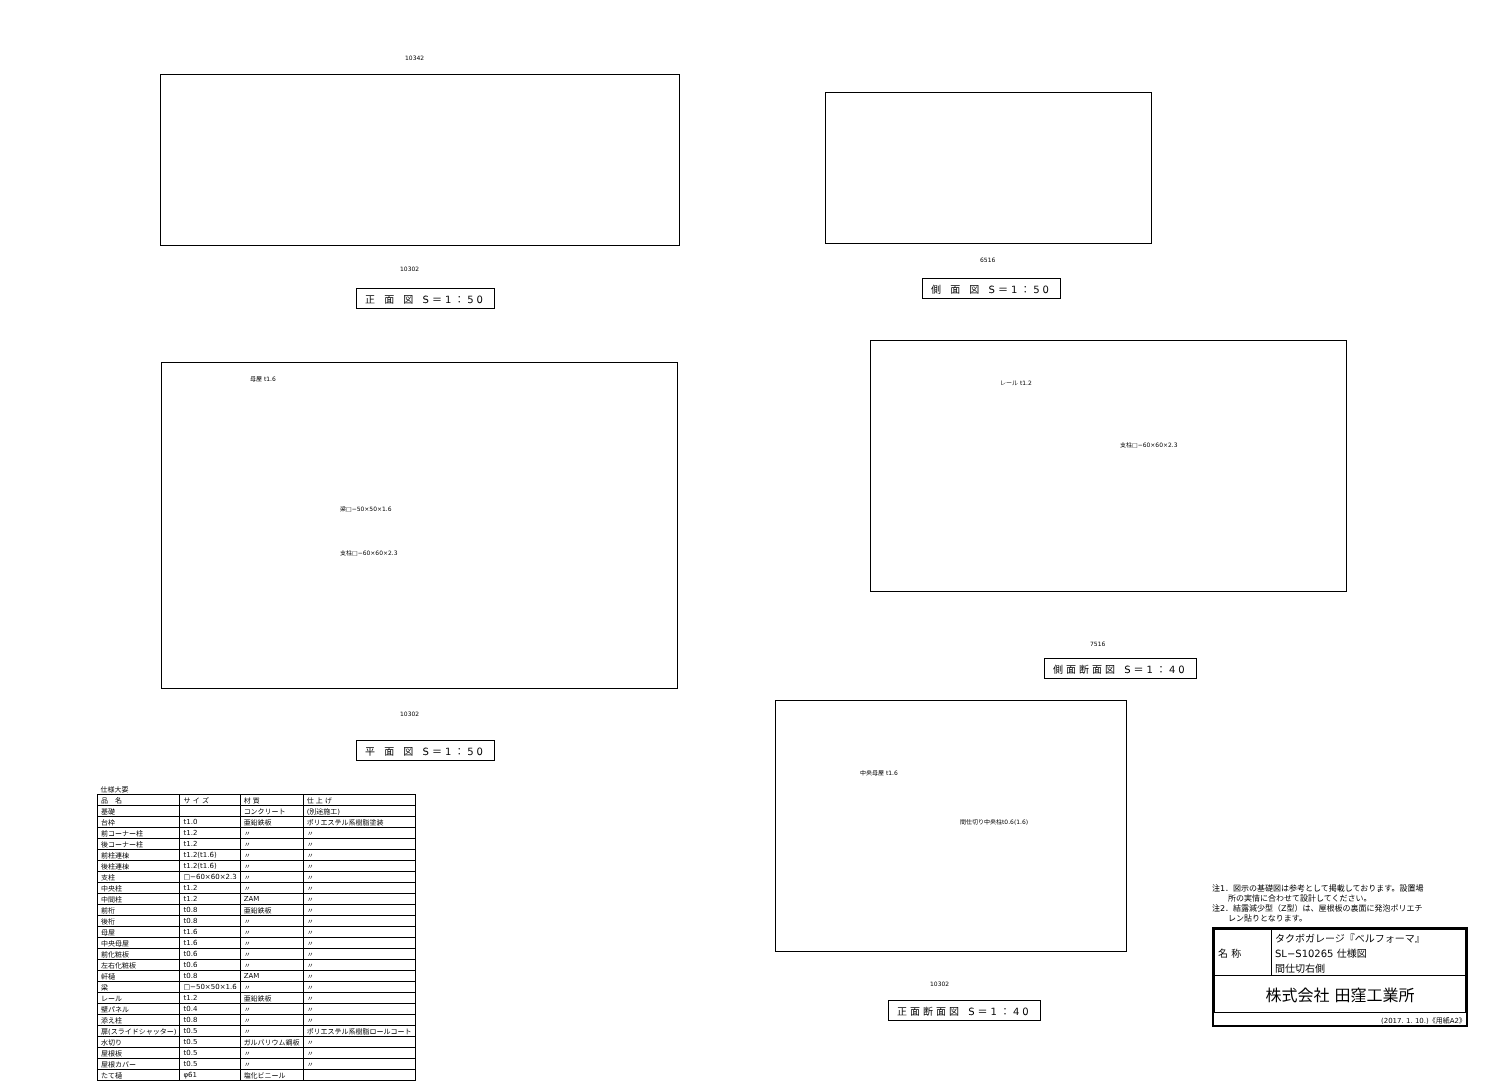10342
10302
正 面 図 S＝1：50
6516
側 面 図 S＝1：50
母屋 t1.6
梁□−50×50×1.6
支柱□−60×60×2.3
10302
平 面 図 S＝1：50
レール t1.2
支柱□−60×60×2.3
7516
側面断面図 S＝1：40
10302
中央母屋 t1.6
間仕切り中央柱t0.6(1.6)
正面断面図 S＝1：40
| 仕様大要 | | | |
| 品 名 | サ イ ズ | 材 質 | 仕 上 げ |
| 基礎 | | コンクリート | (別途施工) |
| 台枠 | t1.0 | 亜鉛鉄板 | ポリエステル系樹脂塗装 |
| 前コーナー柱 | t1.2 | 〃 | 〃 |
| 後コーナー柱 | t1.2 | 〃 | 〃 |
| 前柱連棟 | t1.2(t1.6) | 〃 | 〃 |
| 後柱連棟 | t1.2(t1.6) | 〃 | 〃 |
| 支柱 | □−60×60×2.3 | 〃 | 〃 |
| 中央柱 | t1.2 | 〃 | 〃 |
| 中間柱 | t1.2 | ZAM | 〃 |
| 前桁 | t0.8 | 亜鉛鉄板 | 〃 |
| 後桁 | t0.8 | 〃 | 〃 |
| 母屋 | t1.6 | 〃 | 〃 |
| 中央母屋 | t1.6 | 〃 | 〃 |
| 前化粧板 | t0.6 | 〃 | 〃 |
| 左右化粧板 | t0.6 | 〃 | 〃 |
| 軒樋 | t0.8 | ZAM | 〃 |
| 梁 | □−50×50×1.6 | 〃 | 〃 |
| レール | t1.2 | 亜鉛鉄板 | 〃 |
| 壁パネル | t0.4 | 〃 | 〃 |
| 添え柱 | t0.8 | 〃 | 〃 |
| 扉(スライドシャッター) | t0.5 | 〃 | ポリエステル系樹脂ロールコート |
| 水切り | t0.5 | ガルバリウム鋼板 | 〃 |
| 屋根板 | t0.5 | 〃 | 〃 |
| 屋根カバー | t0.5 | 〃 | 〃 |
| たて樋 | φ61 | 塩化ビニール | |
注1．図示の基礎図は参考として掲載しております。設置場
　　所の実情に合わせて設計してください。
注2．結露減少型（Z型）は、屋根板の裏面に発泡ポリエチ
　　レン貼りとなります。
| 名 称 | タクボガレージ『ベルフォーマ』 SL−S10265 仕様図 間仕切右側 |
| 株式会社 田窪工業所 | |
(2017. 1. 10.)《用紙A2》